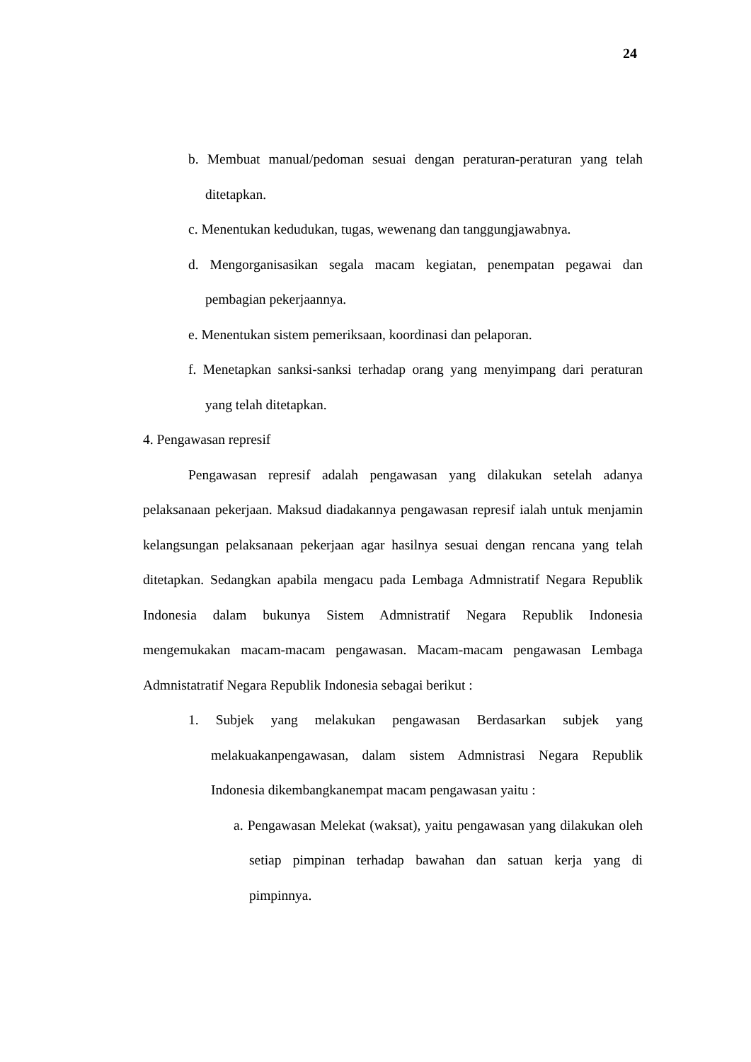24
b. Membuat manual/pedoman sesuai dengan peraturan-peraturan yang telah ditetapkan.
c. Menentukan kedudukan, tugas, wewenang dan tanggungjawabnya.
d. Mengorganisasikan segala macam kegiatan, penempatan pegawai dan pembagian pekerjaannya.
e. Menentukan sistem pemeriksaan, koordinasi dan pelaporan.
f. Menetapkan sanksi-sanksi terhadap orang yang menyimpang dari peraturan yang telah ditetapkan.
4. Pengawasan represif
Pengawasan represif adalah pengawasan yang dilakukan setelah adanya pelaksanaan pekerjaan. Maksud diadakannya pengawasan represif ialah untuk menjamin kelangsungan pelaksanaan pekerjaan agar hasilnya sesuai dengan rencana yang telah ditetapkan. Sedangkan apabila mengacu pada Lembaga Admnistratif Negara Republik Indonesia dalam bukunya Sistem Admnistratif Negara Republik Indonesia mengemukakan macam-macam pengawasan. Macam-macam pengawasan Lembaga Admnistatratif Negara Republik Indonesia sebagai berikut :
1. Subjek yang melakukan pengawasan Berdasarkan subjek yang melakuakanpengawasan, dalam sistem Admnistrasi Negara Republik Indonesia dikembangkanempat macam pengawasan yaitu :
a. Pengawasan Melekat (waksat), yaitu pengawasan yang dilakukan oleh setiap pimpinan terhadap bawahan dan satuan kerja yang di pimpinnya.